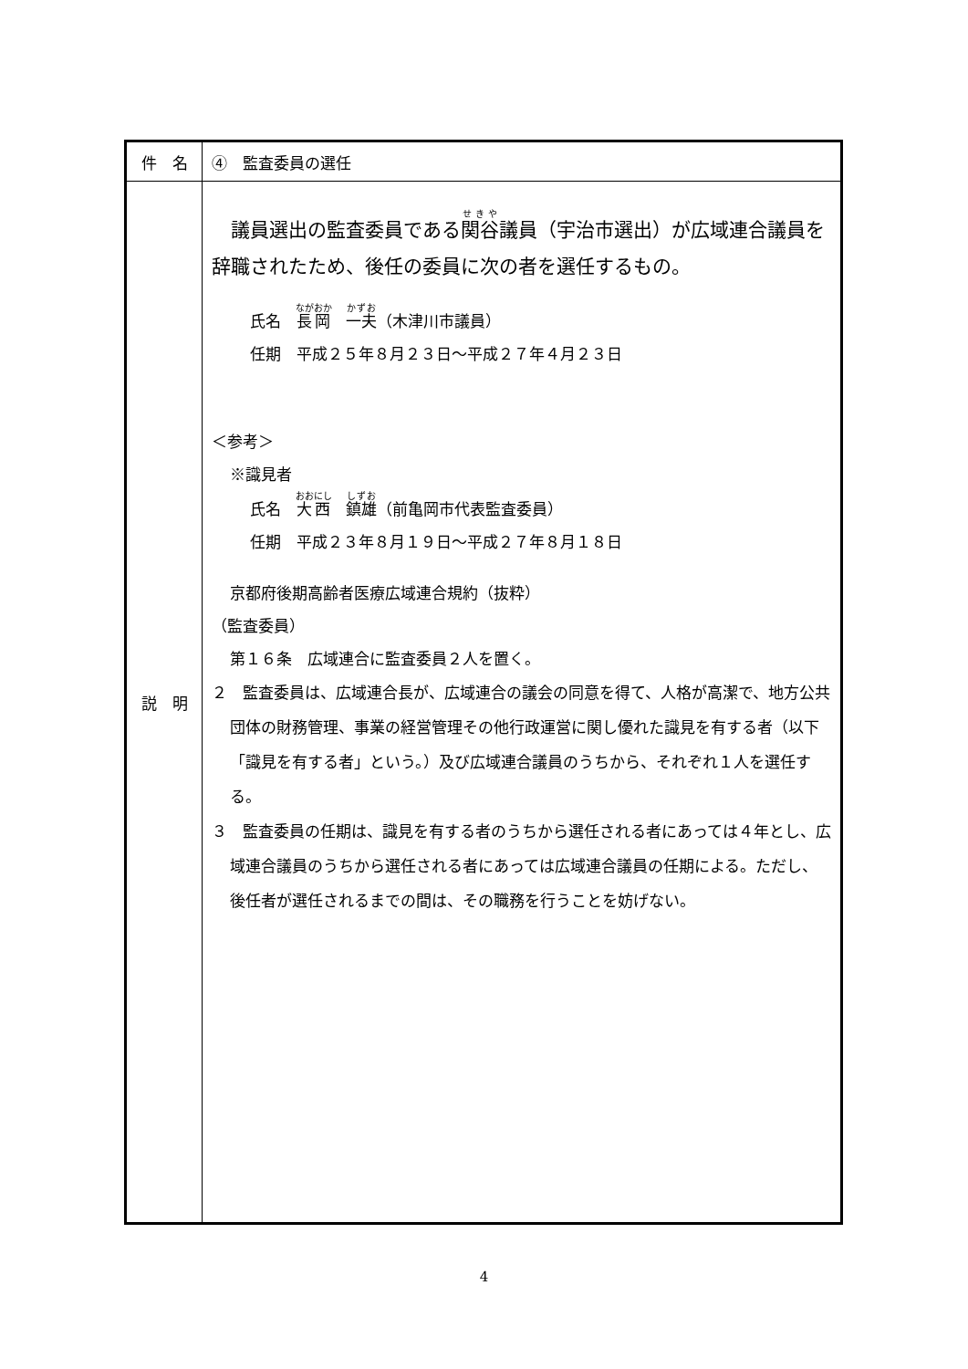| 件 名 | ④ 監査委員の選任 |
| 説 明 | 議員選出の監査委員である 関谷 議員（宇治市選出）が広域連合議員を辞職されたため、後任の委員に次の者を選任するもの。 氏名 長岡 一夫 （木津川市議員） 任期 平成２５年８月２３日～平成２７年４月２３日 ＜参考＞ ※識見者 氏名 大西 鎮雄 （前亀岡市代表監査委員） 任期 平成２３年８月１９日～平成２７年８月１８日 京都府後期高齢者医療広域連合規約（抜粋） （監査委員） 第１６条 広域連合に監査委員２人を置く。 ２ 監査委員は、広域連合長が、広域連合の議会の同意を得て、人格が高潔で、地方公共団体の財務管理、事業の経営管理その他行政運営に関し優れた識見を有する者（以下「識見を有する者」という。）及び広域連合議員のうちから、それぞれ１人を選任する。 ３ 監査委員の任期は、識見を有する者のうちから選任される者にあっては４年とし、広域連合議員のうちから選任される者にあっては広域連合議員の任期による。ただし、後任者が選任されるまでの間は、その職務を行うことを妨げない。 |
4